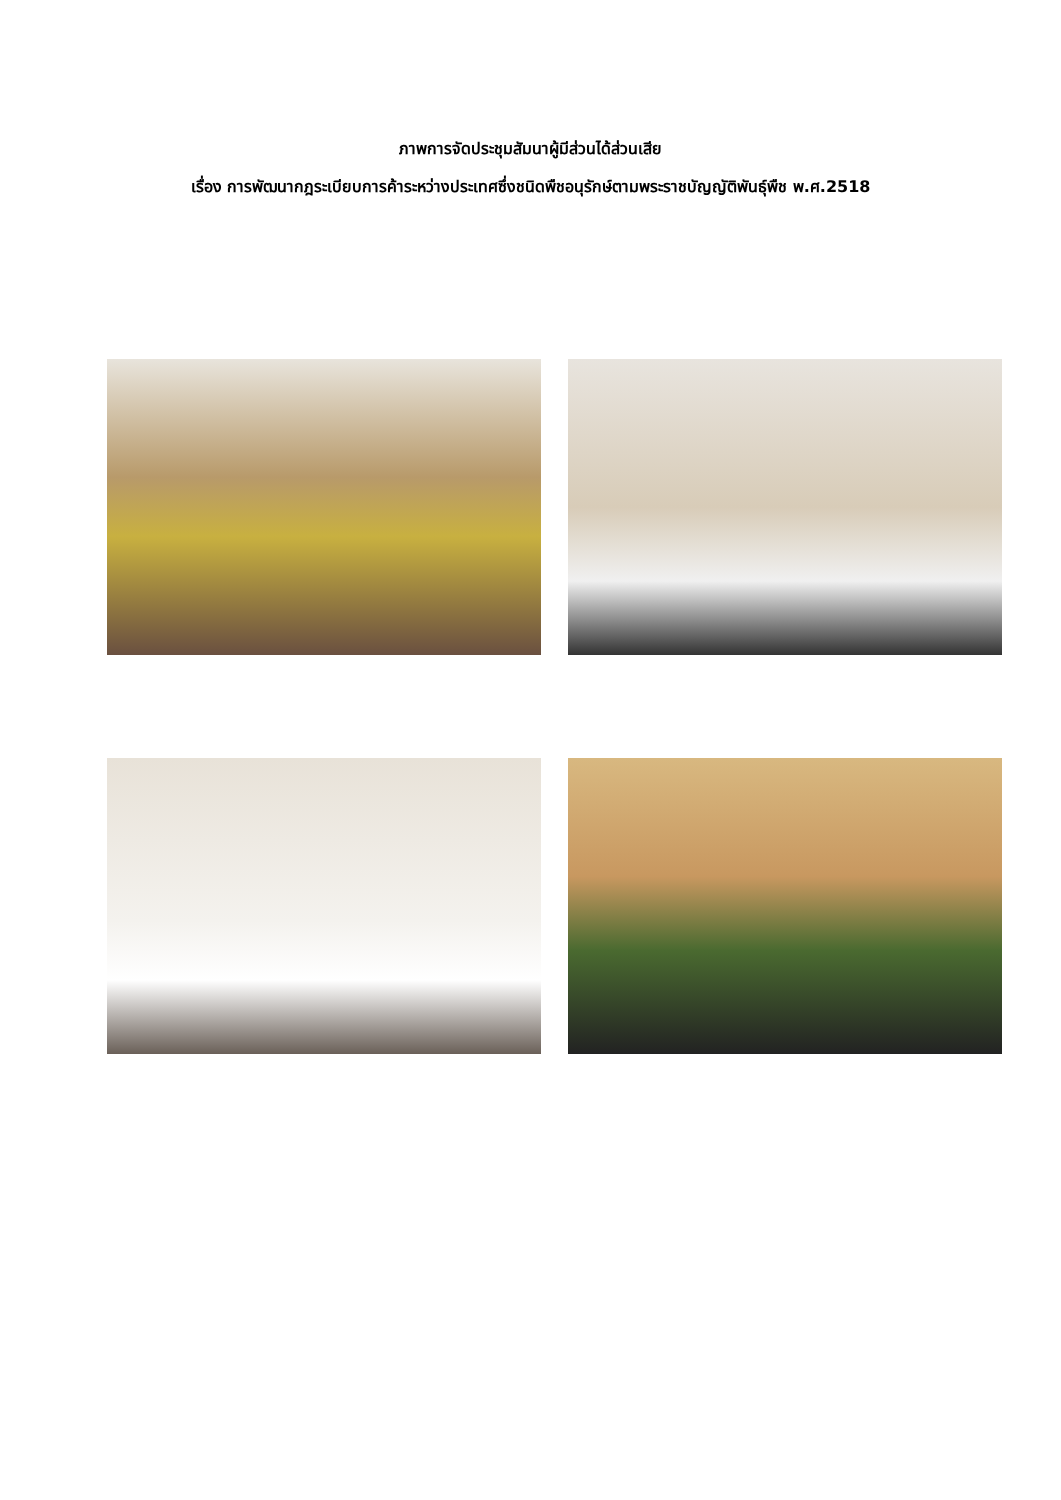ภาพการจัดประชุมสัมนาผู้มีส่วนได้ส่วนเสีย
เรื่อง การพัฒนากฎระเบียบการค้าระหว่างประเทศซึ่งชนิดพืชอนุรักษ์ตามพระราชบัญญัติพันธุ์พืช พ.ศ.2518